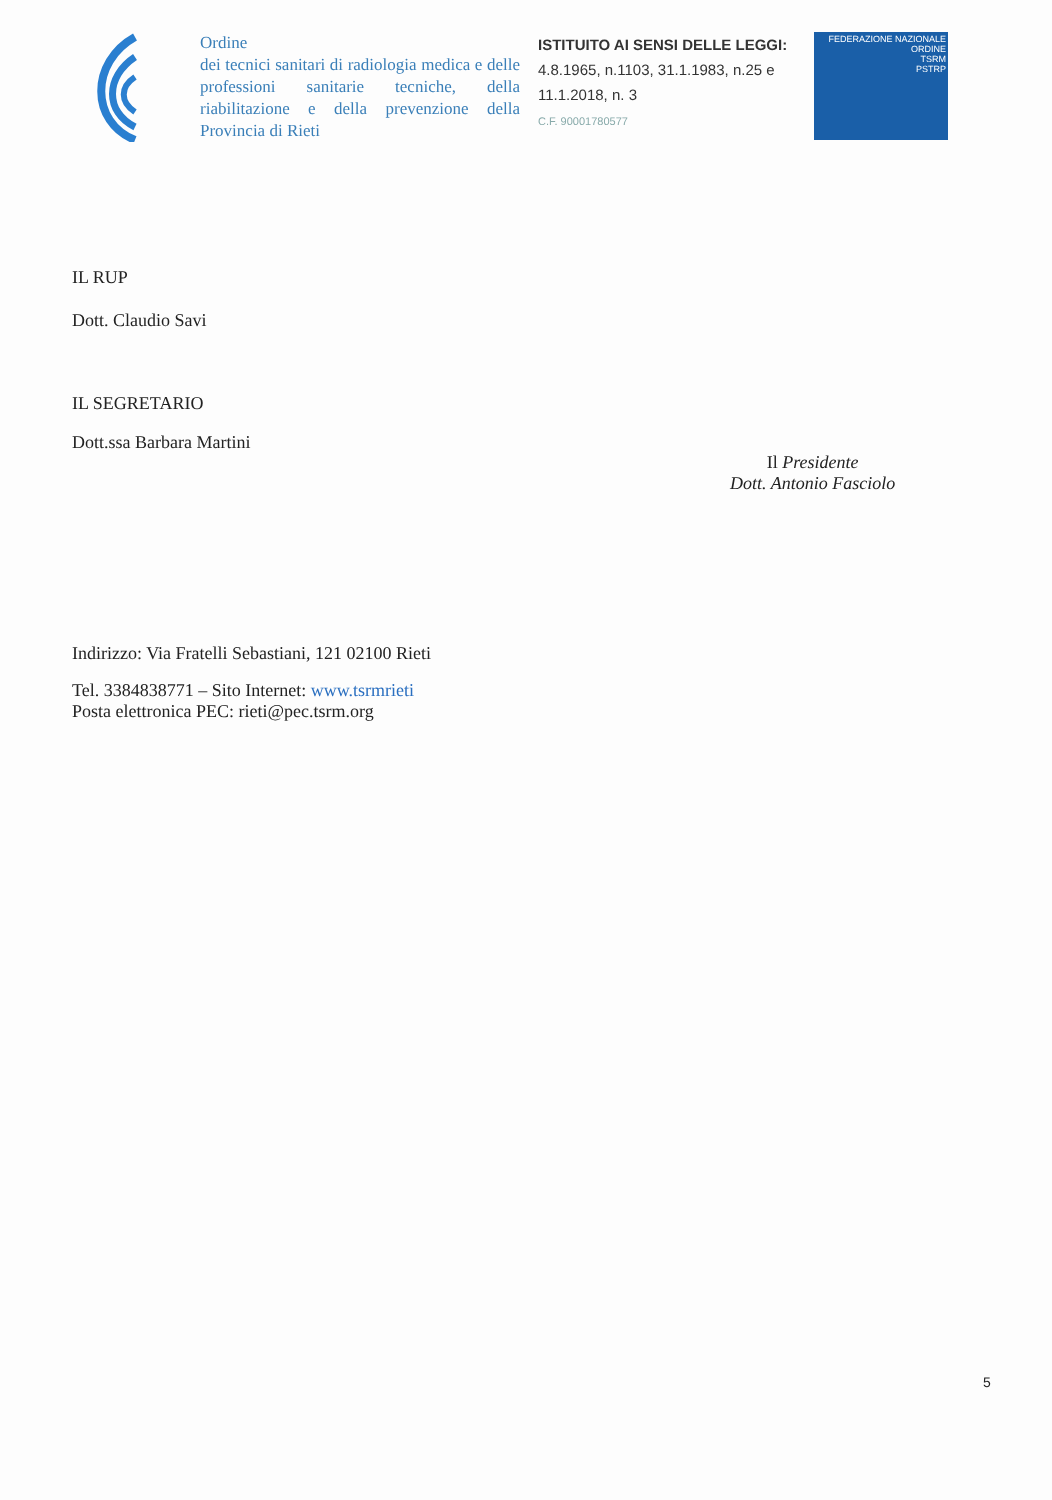Ordine
dei tecnici sanitari di radiologia medica e delle professioni sanitarie tecniche, della riabilitazione e della prevenzione della Provincia di Rieti
ISTITUITO AI SENSI DELLE LEGGI:
4.8.1965, n.1103, 31.1.1983, n.25 e 11.1.2018, n. 3
C.F. 90001780577
FEDERAZIONE NAZIONALE
ORDINE
TSRM
PSTRP
IL RUP
Dott. Claudio Savi
IL SEGRETARIO
Dott.ssa Barbara Martini
Indirizzo: Via Fratelli Sebastiani, 121 02100 Rieti
Tel. 3384838771 – Sito Internet: www.tsrmrieti
Posta elettronica PEC: rieti@pec.tsrm.org
Il Presidente
Dott. Antonio Fasciolo
5